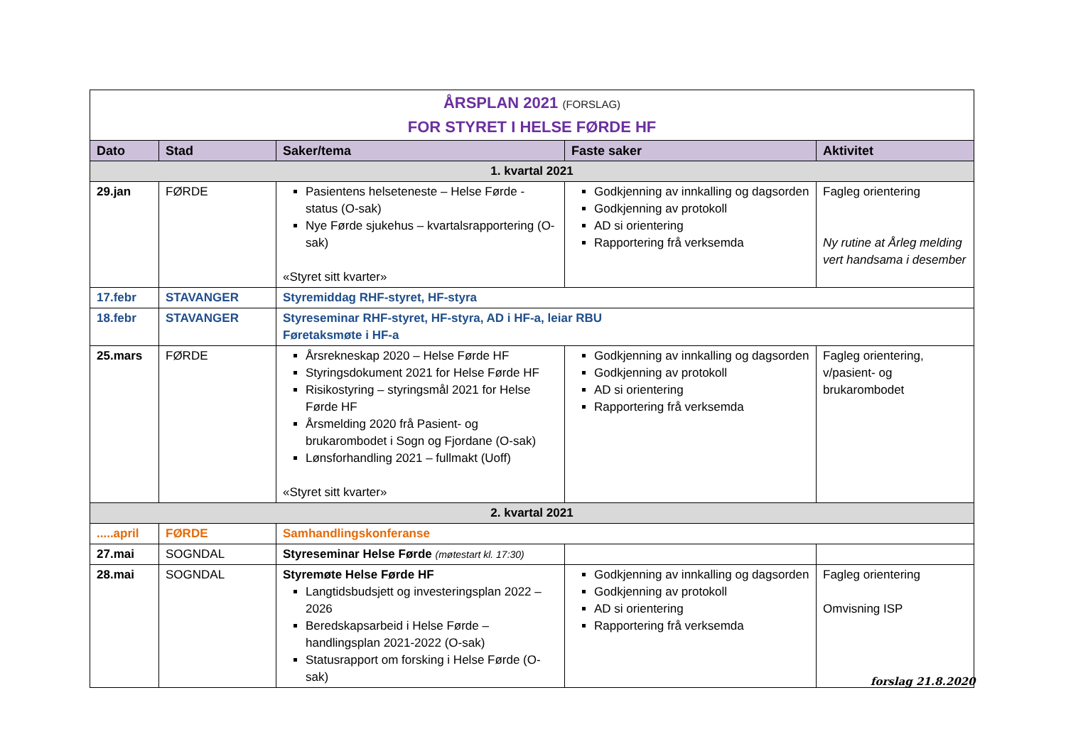| ÅRSPLAN 2021 (FORSLAG) FOR STYRET I HELSE FØRDE HF | | | | |
| Dato | Stad | Saker/tema | Faste saker | Aktivitet |
| 1. kvartal 2021 | | | | |
| 29.jan | FØRDE | Pasientens helseteneste – Helse Førde - status (O-sak) Nye Førde sjukehus – kvartalsrapportering (O-sak) «Styret sitt kvarter» | Godkjenning av innkalling og dagsorden Godkjenning av protokoll AD si orientering Rapportering frå verksemda | Fagleg orientering Ny rutine at Årleg melding vert handsama i desember |
| 17.febr | STAVANGER | Styremiddag RHF-styret, HF-styra | | |
| 18.febr | STAVANGER | Styreseminar RHF-styret, HF-styra, AD i HF-a, leiar RBU Føretaksmøte i HF-a | | |
| 25.mars | FØRDE | Årsrekneskap 2020 – Helse Førde HF Styringsdokument 2021 for Helse Førde HF Risikostyring – styringsmål 2021 for Helse Førde HF Årsmelding 2020 frå Pasient- og brukarombodet i Sogn og Fjordane (O-sak) Lønsforhandling 2021 – fullmakt (Uoff) «Styret sitt kvarter» | Godkjenning av innkalling og dagsorden Godkjenning av protokoll AD si orientering Rapportering frå verksemda | Fagleg orientering, v/pasient- og brukarombodet |
| 2. kvartal 2021 | | | | |
| .....april | FØRDE | Samhandlingskonferanse | | |
| 27.mai | SOGNDAL | Styreseminar Helse Førde (møtestart kl. 17:30) | | |
| 28.mai | SOGNDAL | Styremøte Helse Førde HF Langtidsbudsjett og investeringsplan 2022 – 2026 Beredskapsarbeid i Helse Førde – handlingsplan 2021-2022 (O-sak) Statusrapport om forsking i Helse Førde (O-sak) | Godkjenning av innkalling og dagsorden Godkjenning av protokoll AD si orientering Rapportering frå verksemda | Fagleg orientering Omvisning ISP |
forslag 21.8.2020